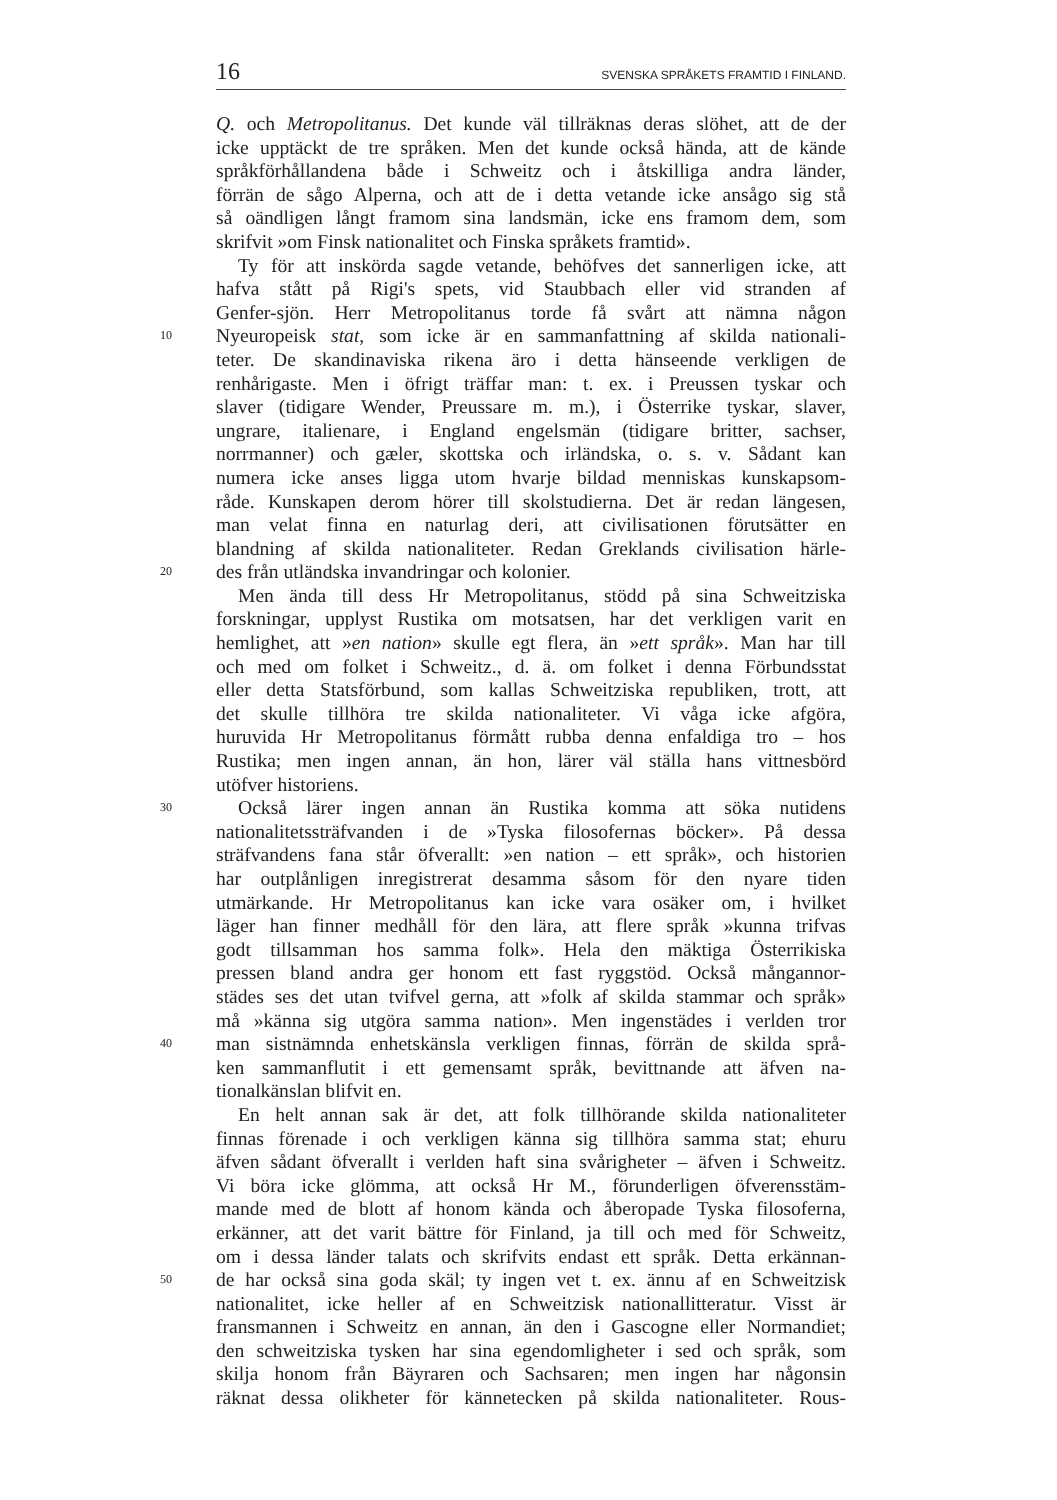16 SVENSKA SPRÅKETS FRAMTID I FINLAND.
Q. och Metropolitanus. Det kunde väl tillräknas deras slöhet, att de der
icke upptäckt de tre språken. Men det kunde också hända, att de kände
språkförhållandena både i Schweitz och i åtskilliga andra länder,
förrän de sågo Alperna, och att de i detta vetande icke ansågo sig stå
så oändligen långt framom sina landsmän, icke ens framom dem, som
skrifvit »om Finsk nationalitet och Finska språkets framtid».
Ty för att inskörda sagde vetande, behöfves det sannerligen icke, att
hafva stått på Rigi's spets, vid Staubbach eller vid stranden af
Genfer-sjön. Herr Metropolitanus torde få svårt att nämna någon
10 Nyeuropeisk stat, som icke är en sammanfattning af skilda nationali-
teter. De skandinaviska rikena äro i detta hänseende verkligen de
renhårigaste. Men i öfrigt träffar man: t. ex. i Preussen tyskar och
slaver (tidigare Wender, Preussare m. m.), i Österrike tyskar, slaver,
ungrare, italienare, i England engelsmän (tidigare britter, sachser,
norrmanner) och gæler, skottska och irländska, o. s. v. Sådant kan
numera icke anses ligga utom hvarje bildad menniskas kunskapsom-
råde. Kunskapen derom hörer till skolstudierna. Det är redan längesen,
man velat finna en naturlag deri, att civilisationen förutsätter en
blandning af skilda nationaliteter. Redan Greklands civilisation härle-
20 des från utländska invandringar och kolonier.
Men ända till dess Hr Metropolitanus, stödd på sina Schweitziska
forskningar, upplyst Rustika om motsatsen, har det verkligen varit en
hemlighet, att »en nation» skulle egt flera, än »ett språk». Man har till
och med om folket i Schweitz., d. ä. om folket i denna Förbundsstat
eller detta Statsförbund, som kallas Schweitziska republiken, trott, att
det skulle tillhöra tre skilda nationaliteter. Vi våga icke afgöra,
huruvida Hr Metropolitanus förmått rubba denna enfaldiga tro – hos
Rustika; men ingen annan, än hon, lärer väl ställa hans vittnesbörd
utöfver historiens.
30 Också lärer ingen annan än Rustika komma att söka nutidens
nationalitetssträfvanden i de »Tyska filosofernas böcker». På dessa
sträfvandens fana står öfverallt: »en nation – ett språk», och historien
har outplånligen inregistrerat desamma såsom för den nyare tiden
utmärkande. Hr Metropolitanus kan icke vara osäker om, i hvilket
läger han finner medhåll för den lära, att flere språk »kunna trifvas
godt tillsamman hos samma folk». Hela den mäktiga Österrikiska
pressen bland andra ger honom ett fast ryggstöd. Också mångannor-
städes ses det utan tvifvel gerna, att »folk af skilda stammar och språk»
må »känna sig utgöra samma nation». Men ingenstädes i verlden tror
40 man sistnämnda enhetskänsla verkligen finnas, förrän de skilda språ-
ken sammanflutit i ett gemensamt språk, bevittnande att äfven na-
tionalkänslan blifvit en.
En helt annan sak är det, att folk tillhörande skilda nationaliteter
finnas förenade i och verkligen känna sig tillhöra samma stat; ehuru
äfven sådant öfverallt i verlden haft sina svårigheter – äfven i Schweitz.
Vi böra icke glömma, att också Hr M., förunderligen öfverensstäm-
mande med de blott af honom kända och åberopade Tyska filosoferna,
erkänner, att det varit bättre för Finland, ja till och med för Schweitz,
om i dessa länder talats och skrifvits endast ett språk. Detta erkännan-
50 de har också sina goda skäl; ty ingen vet t. ex. ännu af en Schweitzisk
nationalitet, icke heller af en Schweitzisk nationallitteratur. Visst är
fransmannen i Schweitz en annan, än den i Gascogne eller Normandiet;
den schweitziska tysken har sina egendomligheter i sed och språk, som
skilja honom från Bäyraren och Sachsaren; men ingen har någonsin
räknat dessa olikheter för kännetecken på skilda nationaliteter. Rous-